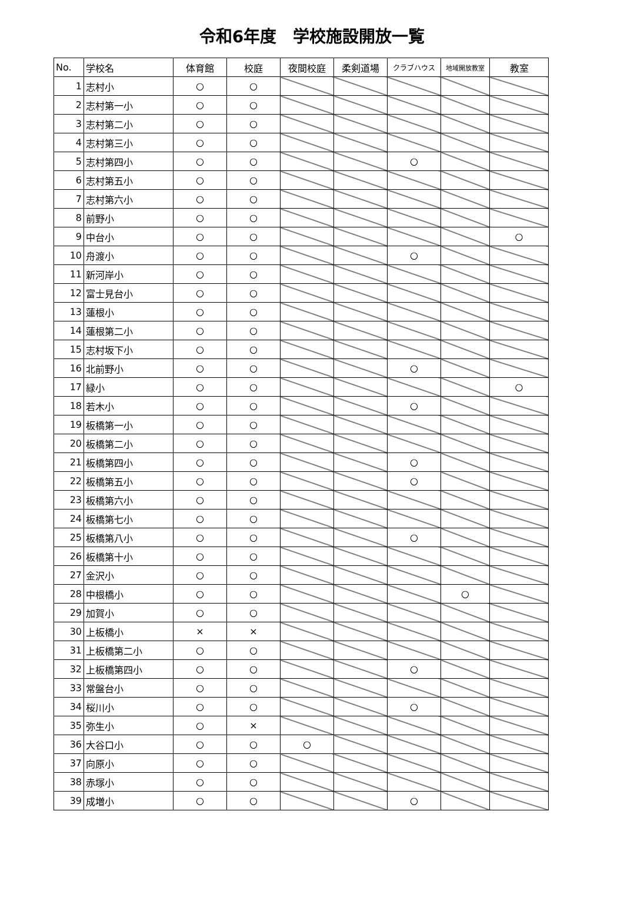令和6年度　学校施設開放一覧
| No. | 学校名 | 体育館 | 校庭 | 夜間校庭 | 柔剣道場 | クラブハウス | 地域開放教室 | 教室 |
| --- | --- | --- | --- | --- | --- | --- | --- | --- |
| 1 | 志村小 | ○ | ○ | | | | | |
| 2 | 志村第一小 | ○ | ○ | | | | | |
| 3 | 志村第二小 | ○ | ○ | | | | | |
| 4 | 志村第三小 | ○ | ○ | | | | | |
| 5 | 志村第四小 | ○ | ○ | | | ○ | | |
| 6 | 志村第五小 | ○ | ○ | | | | | |
| 7 | 志村第六小 | ○ | ○ | | | | | |
| 8 | 前野小 | ○ | ○ | | | | | |
| 9 | 中台小 | ○ | ○ | | | | | ○ |
| 10 | 舟渡小 | ○ | ○ | | | ○ | | |
| 11 | 新河岸小 | ○ | ○ | | | | | |
| 12 | 富士見台小 | ○ | ○ | | | | | |
| 13 | 蓮根小 | ○ | ○ | | | | | |
| 14 | 蓮根第二小 | ○ | ○ | | | | | |
| 15 | 志村坂下小 | ○ | ○ | | | | | |
| 16 | 北前野小 | ○ | ○ | | | ○ | | |
| 17 | 緑小 | ○ | ○ | | | | | ○ |
| 18 | 若木小 | ○ | ○ | | | ○ | | |
| 19 | 板橋第一小 | ○ | ○ | | | | | |
| 20 | 板橋第二小 | ○ | ○ | | | | | |
| 21 | 板橋第四小 | ○ | ○ | | | ○ | | |
| 22 | 板橋第五小 | ○ | ○ | | | ○ | | |
| 23 | 板橋第六小 | ○ | ○ | | | | | |
| 24 | 板橋第七小 | ○ | ○ | | | | | |
| 25 | 板橋第八小 | ○ | ○ | | | ○ | | |
| 26 | 板橋第十小 | ○ | ○ | | | | | |
| 27 | 金沢小 | ○ | ○ | | | | | |
| 28 | 中根橋小 | ○ | ○ | | | | ○ | |
| 29 | 加賀小 | ○ | ○ | | | | | |
| 30 | 上板橋小 | × | × | | | | | |
| 31 | 上板橋第二小 | ○ | ○ | | | | | |
| 32 | 上板橋第四小 | ○ | ○ | | | ○ | | |
| 33 | 常盤台小 | ○ | ○ | | | | | |
| 34 | 桜川小 | ○ | ○ | | | ○ | | |
| 35 | 弥生小 | ○ | × | | | | | |
| 36 | 大谷口小 | ○ | ○ | ○ | | | | |
| 37 | 向原小 | ○ | ○ | | | | | |
| 38 | 赤塚小 | ○ | ○ | | | | | |
| 39 | 成増小 | ○ | ○ | | | ○ | | |